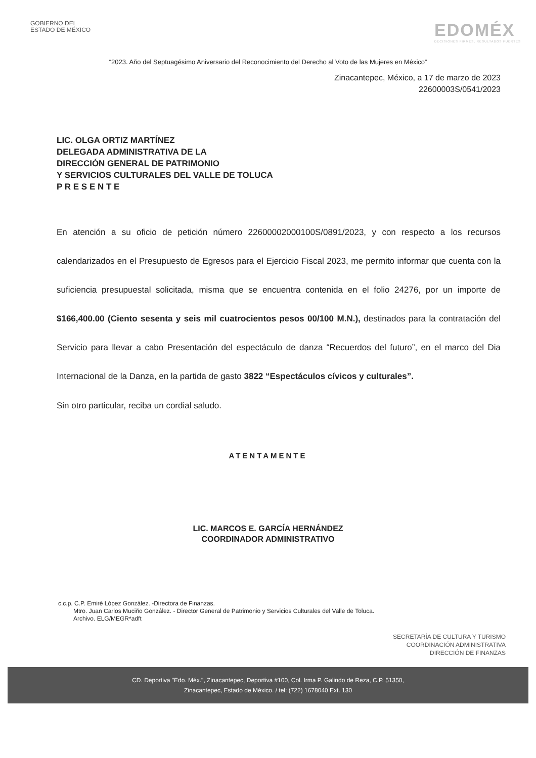GOBIERNO DEL
ESTADO DE MÉXICO
EDOMÉX
DECISIONES FIRMES, RESULTADOS FUERTES
“2023. Año del Septuagésimo Aniversario del Reconocimiento del Derecho al Voto de las Mujeres en México”
Zinacantepec, México, a 17 de marzo de 2023
22600003S/0541/2023
LIC. OLGA ORTIZ MARTÍNEZ
DELEGADA ADMINISTRATIVA DE LA
DIRECCIÓN GENERAL DE PATRIMONIO
Y SERVICIOS CULTURALES DEL VALLE DE TOLUCA
P R E S E N T E
En atención a su oficio de petición número 22600002000100S/0891/2023, y con respecto a los recursos calendarizados en el Presupuesto de Egresos para el Ejercicio Fiscal 2023, me permito informar que cuenta con la suficiencia presupuestal solicitada, misma que se encuentra contenida en el folio 24276, por un importe de $166,400.00 (Ciento sesenta y seis mil cuatrocientos pesos 00/100 M.N.), destinados para la contratación del Servicio para llevar a cabo Presentación del espectáculo de danza “Recuerdos del futuro”, en el marco del Dia Internacional de la Danza, en la partida de gasto 3822 “Espectáculos cívicos y culturales”.
Sin otro particular, reciba un cordial saludo.
ATENTAMENTE
LIC. MARCOS E. GARCÍA HERNÁNDEZ
COORDINADOR ADMINISTRATIVO
c.c.p. C.P. Emiré López González. -Directora de Finanzas.
Mtro. Juan Carlos Muciño González. - Director General de Patrimonio y Servicios Culturales del Valle de Toluca.
Archivo. ELG/MEGR*adft
SECRETARÍA DE CULTURA Y TURISMO
COORDINACIÓN ADMINISTRATIVA
DIRECCIÓN DE FINANZAS
CD. Deportiva "Edo. Méx.", Zinacantepec, Deportiva #100, Col. Irma P. Galindo de Reza, C.P. 51350,
Zinacantepec, Estado de México. / tel: (722) 1678040 Ext. 130